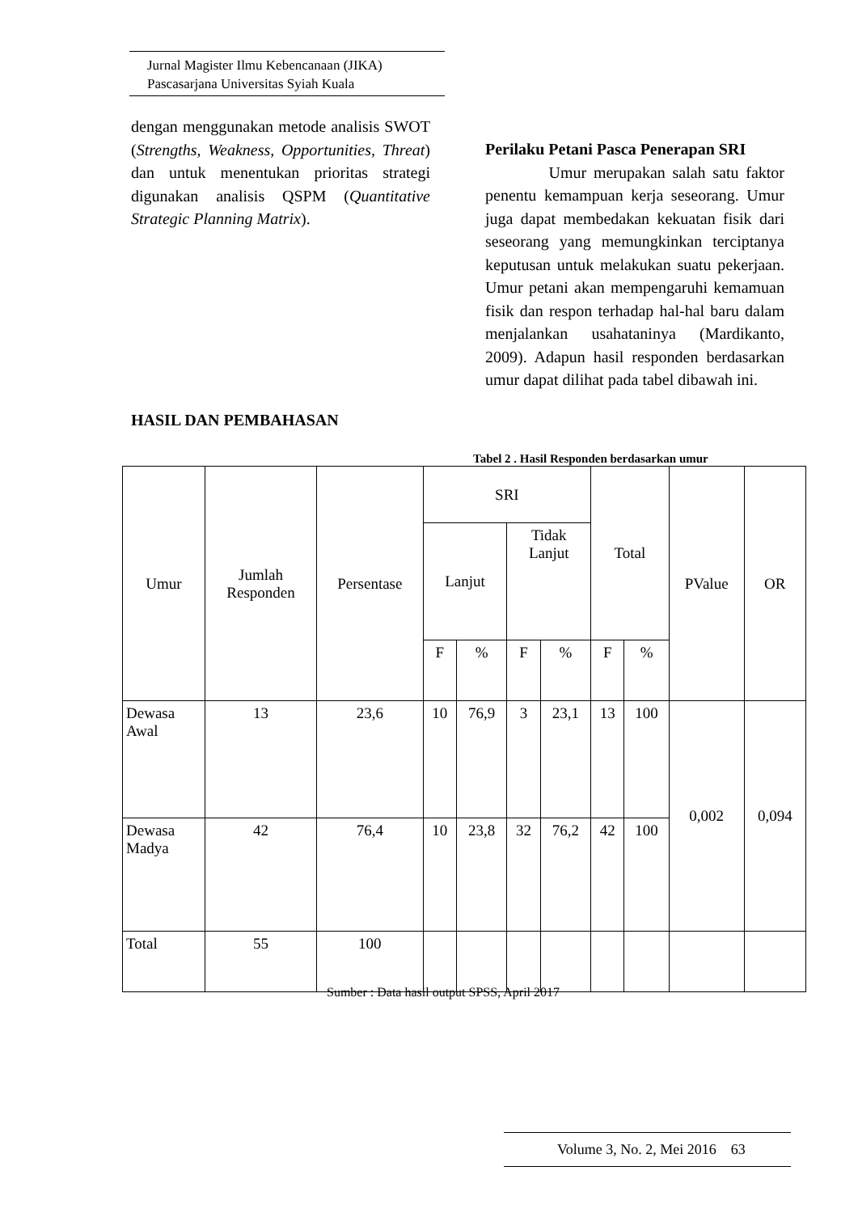Jurnal Magister Ilmu Kebencanaan (JIKA)
Pascasarjana Universitas Syiah Kuala
dengan menggunakan metode analisis SWOT (Strengths, Weakness, Opportunities, Threat) dan untuk menentukan prioritas strategi digunakan analisis QSPM (Quantitative Strategic Planning Matrix).
Perilaku Petani Pasca Penerapan SRI
Umur merupakan salah satu faktor penentu kemampuan kerja seseorang. Umur juga dapat membedakan kekuatan fisik dari seseorang yang memungkinkan terciptanya keputusan untuk melakukan suatu pekerjaan. Umur petani akan mempengaruhi kemamuan fisik dan respon terhadap hal-hal baru dalam menjalankan usahataninya (Mardikanto, 2009). Adapun hasil responden berdasarkan umur dapat dilihat pada tabel dibawah ini.
HASIL DAN PEMBAHASAN
Tabel 2 . Hasil Responden berdasarkan umur
| Umur | Jumlah Responden | Persentase | SRI | | | | Total | | PValue | OR |
| --- | --- | --- | --- | --- | --- | --- | --- | --- | --- | --- |
| | | | Lanjut | | Tidak Lanjut | | | | | |
| | | | F | % | F | % | F | % | | |
| Dewasa Awal | 13 | 23,6 | 10 | 76,9 | 3 | 23,1 | 13 | 100 | 0,002 | 0,094 |
| Dewasa Madya | 42 | 76,4 | 10 | 23,8 | 32 | 76,2 | 42 | 100 | | |
| Total | 55 | 100 | | | | | | | | |
Sumber : Data hasil output SPSS, April 2017
Volume 3, No. 2, Mei 2016 63